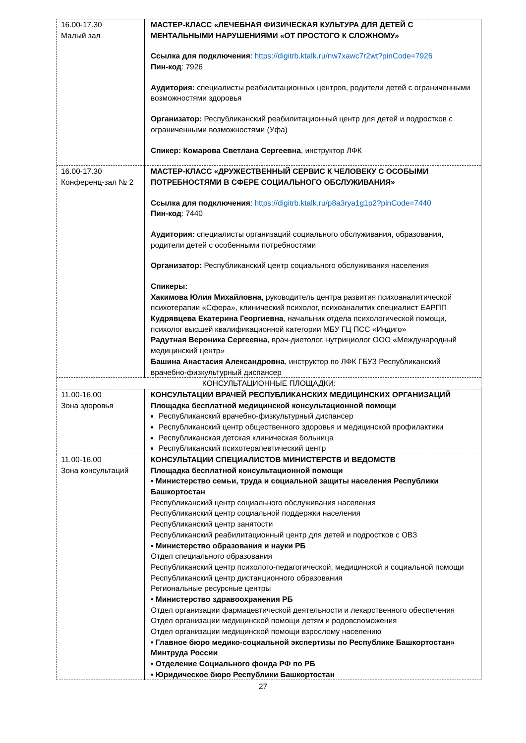| 16.00-17.30 Малый зал | МАСТЕР-КЛАСС «ЛЕЧЕБНАЯ ФИЗИЧЕСКАЯ КУЛЬТУРА ДЛЯ ДЕТЕЙ С МЕНТАЛЬНЫМИ НАРУШЕНИЯМИ «ОТ ПРОСТОГО К СЛОЖНОМУ» Ссылка для подключения : https://digitrb.ktalk.ru/nw7xawc7r2wt?pinCode=7926 Пин-код : 7926 Аудитория: специалисты реабилитационных центров, родители детей с ограниченными возможностями здоровья Организатор: Республиканский реабилитационный центр для детей и подростков с ограниченными возможностями (Уфа) Спикер: Комарова Светлана Сергеевна , инструктор ЛФК |
| 16.00-17.30 Конференц-зал № 2 | МАСТЕР-КЛАСС «ДРУЖЕСТВЕННЫЙ СЕРВИС К ЧЕЛОВЕКУ С ОСОБЫМИ ПОТРЕБНОСТЯМИ В СФЕРЕ СОЦИАЛЬНОГО ОБСЛУЖИВАНИЯ» Ссылка для подключения : https://digitrb.ktalk.ru/p8a3rya1g1p2?pinCode=7440 Пин-код : 7440 Аудитория: специалисты организаций социального обслуживания, образования, родители детей с особенными потребностями Организатор: Республиканский центр социального обслуживания населения Спикеры: Хакимова Юлия Михайловна , руководитель центра развития психоаналитической психотерапии «Сфера», клинический психолог, психоаналитик специалист ЕАРПП Кудрявцева Екатерина Георгиевна , начальник отдела психологической помощи, психолог высшей квалификационной категории МБУ ГЦ ПСС «Индиго» Радутная Вероника Сергеевна , врач-диетолог, нутрициолог ООО «Международный медицинский центр» Башина Анастасия Александровна , инструктор по ЛФК ГБУЗ Республиканский врачебно-физкультурный диспансер |
| КОНСУЛЬТАЦИОННЫЕ ПЛОЩАДКИ: | |
| 11.00-16.00 Зона здоровья | КОНСУЛЬТАЦИИ ВРАЧЕЙ РЕСПУБЛИКАНСКИХ МЕДИЦИНСКИХ ОРГАНИЗАЦИЙ Площадка бесплатной медицинской консультационной помощи Республиканский врачебно-физкультурный диспансер Республиканский центр общественного здоровья и медицинской профилактики Республиканская детская клиническая больница Республиканский психотерапевтический центр |
| 11.00-16.00 Зона консультаций | КОНСУЛЬТАЦИИ СПЕЦИАЛИСТОВ МИНИСТЕРСТВ И ВЕДОМСТВ Площадка бесплатной консультационной помощи • Министерство семьи, труда и социальной защиты населения Республики Башкортостан Республиканский центр социального обслуживания населения Республиканский центр социальной поддержки населения Республиканский центр занятости Республиканский реабилитационный центр для детей и подростков с ОВЗ • Министерство образования и науки РБ Отдел специального образования Республиканский центр психолого-педагогической, медицинской и социальной помощи Республиканский центр дистанционного образования Региональные ресурсные центры • Министерство здравоохранения РБ Отдел организации фармацевтической деятельности и лекарственного обеспечения Отдел организации медицинской помощи детям и родовспоможения Отдел организации медицинской помощи взрослому населению • Главное бюро медико-социальной экспертизы по Республике Башкортостан» Минтруда России • Отделение Социального фонда РФ по РБ • Юридическое бюро Республики Башкортостан |
27